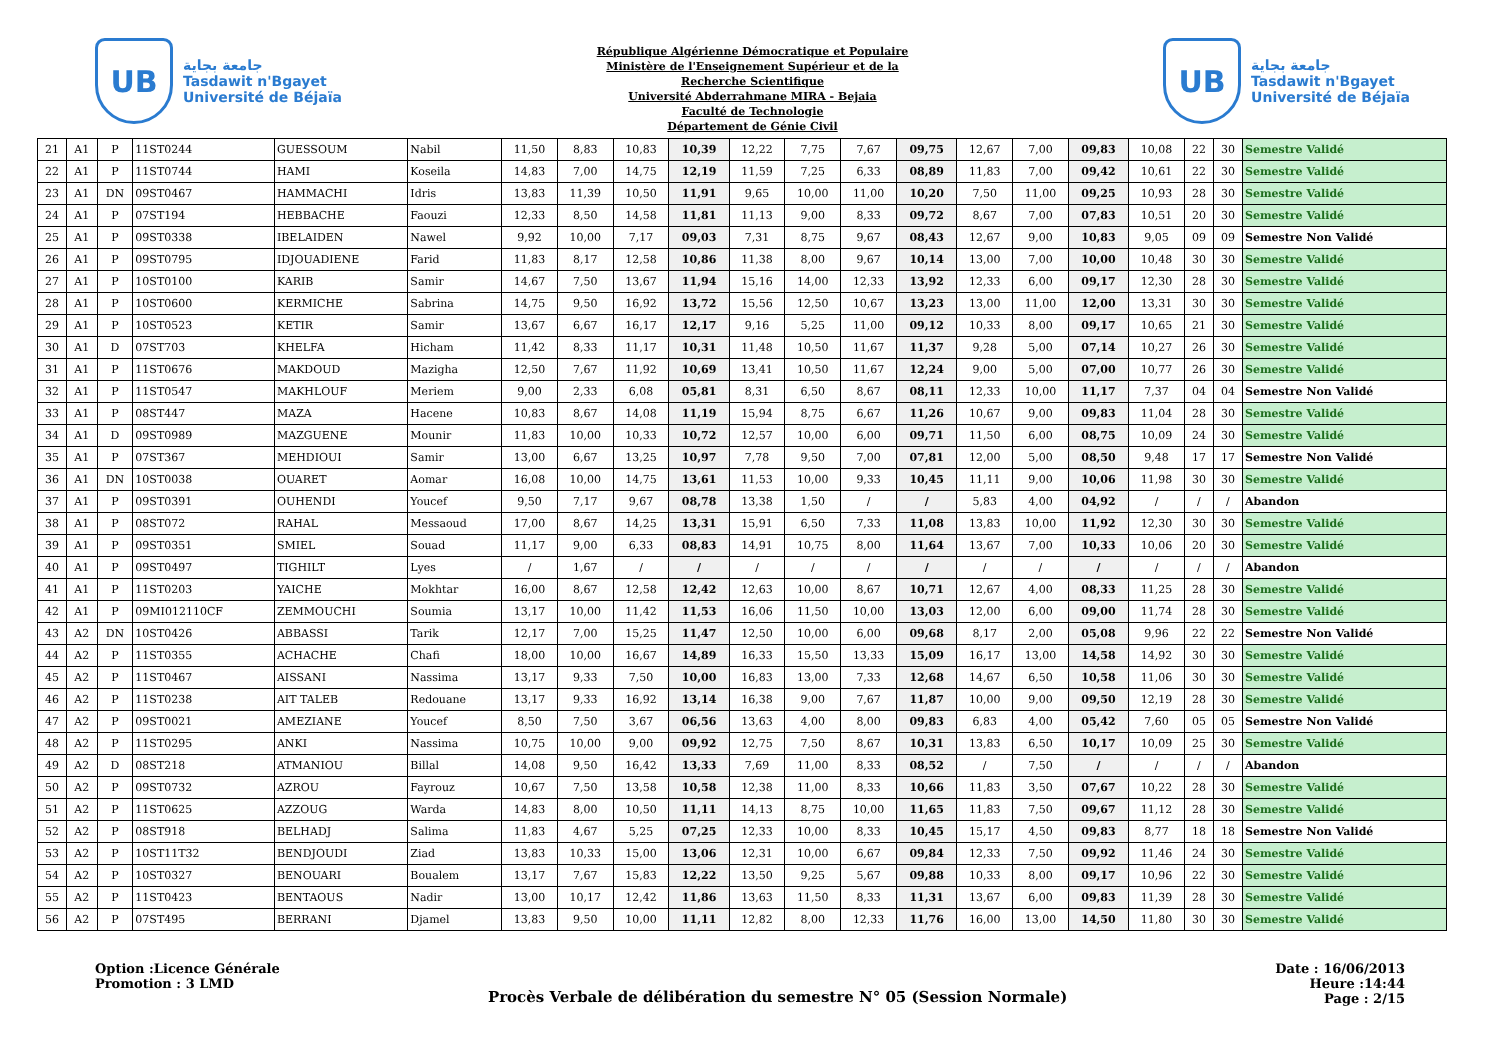UB
جامعة بجاية
Tasdawit n'Bgayet
Université de Béjaïa
République Algérienne Démocratique et Populaire
Ministère de l'Enseignement Supérieur et de la
Recherche Scientifique
Université Abderrahmane MIRA - Bejaia
Faculté de Technologie
Département de Génie Civil
UB
جامعة بجاية
Tasdawit n'Bgayet
Université de Béjaïa
| 21 | A1 | P | 11ST0244 | GUESSOUM | Nabil | 11,50 | 8,83 | 10,83 | 10,39 | 12,22 | 7,75 | 7,67 | 09,75 | 12,67 | 7,00 | 09,83 | 10,08 | 22 | 30 | Semestre Validé |
| 22 | A1 | P | 11ST0744 | HAMI | Koseila | 14,83 | 7,00 | 14,75 | 12,19 | 11,59 | 7,25 | 6,33 | 08,89 | 11,83 | 7,00 | 09,42 | 10,61 | 22 | 30 | Semestre Validé |
| 23 | A1 | DN | 09ST0467 | HAMMACHI | Idris | 13,83 | 11,39 | 10,50 | 11,91 | 9,65 | 10,00 | 11,00 | 10,20 | 7,50 | 11,00 | 09,25 | 10,93 | 28 | 30 | Semestre Validé |
| 24 | A1 | P | 07ST194 | HEBBACHE | Faouzi | 12,33 | 8,50 | 14,58 | 11,81 | 11,13 | 9,00 | 8,33 | 09,72 | 8,67 | 7,00 | 07,83 | 10,51 | 20 | 30 | Semestre Validé |
| 25 | A1 | P | 09ST0338 | IBELAIDEN | Nawel | 9,92 | 10,00 | 7,17 | 09,03 | 7,31 | 8,75 | 9,67 | 08,43 | 12,67 | 9,00 | 10,83 | 9,05 | 09 | 09 | Semestre Non Validé |
| 26 | A1 | P | 09ST0795 | IDJOUADIENE | Farid | 11,83 | 8,17 | 12,58 | 10,86 | 11,38 | 8,00 | 9,67 | 10,14 | 13,00 | 7,00 | 10,00 | 10,48 | 30 | 30 | Semestre Validé |
| 27 | A1 | P | 10ST0100 | KARIB | Samir | 14,67 | 7,50 | 13,67 | 11,94 | 15,16 | 14,00 | 12,33 | 13,92 | 12,33 | 6,00 | 09,17 | 12,30 | 28 | 30 | Semestre Validé |
| 28 | A1 | P | 10ST0600 | KERMICHE | Sabrina | 14,75 | 9,50 | 16,92 | 13,72 | 15,56 | 12,50 | 10,67 | 13,23 | 13,00 | 11,00 | 12,00 | 13,31 | 30 | 30 | Semestre Validé |
| 29 | A1 | P | 10ST0523 | KETIR | Samir | 13,67 | 6,67 | 16,17 | 12,17 | 9,16 | 5,25 | 11,00 | 09,12 | 10,33 | 8,00 | 09,17 | 10,65 | 21 | 30 | Semestre Validé |
| 30 | A1 | D | 07ST703 | KHELFA | Hicham | 11,42 | 8,33 | 11,17 | 10,31 | 11,48 | 10,50 | 11,67 | 11,37 | 9,28 | 5,00 | 07,14 | 10,27 | 26 | 30 | Semestre Validé |
| 31 | A1 | P | 11ST0676 | MAKDOUD | Mazigha | 12,50 | 7,67 | 11,92 | 10,69 | 13,41 | 10,50 | 11,67 | 12,24 | 9,00 | 5,00 | 07,00 | 10,77 | 26 | 30 | Semestre Validé |
| 32 | A1 | P | 11ST0547 | MAKHLOUF | Meriem | 9,00 | 2,33 | 6,08 | 05,81 | 8,31 | 6,50 | 8,67 | 08,11 | 12,33 | 10,00 | 11,17 | 7,37 | 04 | 04 | Semestre Non Validé |
| 33 | A1 | P | 08ST447 | MAZA | Hacene | 10,83 | 8,67 | 14,08 | 11,19 | 15,94 | 8,75 | 6,67 | 11,26 | 10,67 | 9,00 | 09,83 | 11,04 | 28 | 30 | Semestre Validé |
| 34 | A1 | D | 09ST0989 | MAZGUENE | Mounir | 11,83 | 10,00 | 10,33 | 10,72 | 12,57 | 10,00 | 6,00 | 09,71 | 11,50 | 6,00 | 08,75 | 10,09 | 24 | 30 | Semestre Validé |
| 35 | A1 | P | 07ST367 | MEHDIOUI | Samir | 13,00 | 6,67 | 13,25 | 10,97 | 7,78 | 9,50 | 7,00 | 07,81 | 12,00 | 5,00 | 08,50 | 9,48 | 17 | 17 | Semestre Non Validé |
| 36 | A1 | DN | 10ST0038 | OUARET | Aomar | 16,08 | 10,00 | 14,75 | 13,61 | 11,53 | 10,00 | 9,33 | 10,45 | 11,11 | 9,00 | 10,06 | 11,98 | 30 | 30 | Semestre Validé |
| 37 | A1 | P | 09ST0391 | OUHENDI | Youcef | 9,50 | 7,17 | 9,67 | 08,78 | 13,38 | 1,50 | / | / | 5,83 | 4,00 | 04,92 | / | / | / | Abandon |
| 38 | A1 | P | 08ST072 | RAHAL | Messaoud | 17,00 | 8,67 | 14,25 | 13,31 | 15,91 | 6,50 | 7,33 | 11,08 | 13,83 | 10,00 | 11,92 | 12,30 | 30 | 30 | Semestre Validé |
| 39 | A1 | P | 09ST0351 | SMIEL | Souad | 11,17 | 9,00 | 6,33 | 08,83 | 14,91 | 10,75 | 8,00 | 11,64 | 13,67 | 7,00 | 10,33 | 10,06 | 20 | 30 | Semestre Validé |
| 40 | A1 | P | 09ST0497 | TIGHILT | Lyes | / | 1,67 | / | / | / | / | / | / | / | / | / | / | / | / | Abandon |
| 41 | A1 | P | 11ST0203 | YAICHE | Mokhtar | 16,00 | 8,67 | 12,58 | 12,42 | 12,63 | 10,00 | 8,67 | 10,71 | 12,67 | 4,00 | 08,33 | 11,25 | 28 | 30 | Semestre Validé |
| 42 | A1 | P | 09MI012110CF | ZEMMOUCHI | Soumia | 13,17 | 10,00 | 11,42 | 11,53 | 16,06 | 11,50 | 10,00 | 13,03 | 12,00 | 6,00 | 09,00 | 11,74 | 28 | 30 | Semestre Validé |
| 43 | A2 | DN | 10ST0426 | ABBASSI | Tarik | 12,17 | 7,00 | 15,25 | 11,47 | 12,50 | 10,00 | 6,00 | 09,68 | 8,17 | 2,00 | 05,08 | 9,96 | 22 | 22 | Semestre Non Validé |
| 44 | A2 | P | 11ST0355 | ACHACHE | Chafi | 18,00 | 10,00 | 16,67 | 14,89 | 16,33 | 15,50 | 13,33 | 15,09 | 16,17 | 13,00 | 14,58 | 14,92 | 30 | 30 | Semestre Validé |
| 45 | A2 | P | 11ST0467 | AISSANI | Nassima | 13,17 | 9,33 | 7,50 | 10,00 | 16,83 | 13,00 | 7,33 | 12,68 | 14,67 | 6,50 | 10,58 | 11,06 | 30 | 30 | Semestre Validé |
| 46 | A2 | P | 11ST0238 | AIT TALEB | Redouane | 13,17 | 9,33 | 16,92 | 13,14 | 16,38 | 9,00 | 7,67 | 11,87 | 10,00 | 9,00 | 09,50 | 12,19 | 28 | 30 | Semestre Validé |
| 47 | A2 | P | 09ST0021 | AMEZIANE | Youcef | 8,50 | 7,50 | 3,67 | 06,56 | 13,63 | 4,00 | 8,00 | 09,83 | 6,83 | 4,00 | 05,42 | 7,60 | 05 | 05 | Semestre Non Validé |
| 48 | A2 | P | 11ST0295 | ANKI | Nassima | 10,75 | 10,00 | 9,00 | 09,92 | 12,75 | 7,50 | 8,67 | 10,31 | 13,83 | 6,50 | 10,17 | 10,09 | 25 | 30 | Semestre Validé |
| 49 | A2 | D | 08ST218 | ATMANIOU | Billal | 14,08 | 9,50 | 16,42 | 13,33 | 7,69 | 11,00 | 8,33 | 08,52 | / | 7,50 | / | / | / | / | Abandon |
| 50 | A2 | P | 09ST0732 | AZROU | Fayrouz | 10,67 | 7,50 | 13,58 | 10,58 | 12,38 | 11,00 | 8,33 | 10,66 | 11,83 | 3,50 | 07,67 | 10,22 | 28 | 30 | Semestre Validé |
| 51 | A2 | P | 11ST0625 | AZZOUG | Warda | 14,83 | 8,00 | 10,50 | 11,11 | 14,13 | 8,75 | 10,00 | 11,65 | 11,83 | 7,50 | 09,67 | 11,12 | 28 | 30 | Semestre Validé |
| 52 | A2 | P | 08ST918 | BELHADJ | Salima | 11,83 | 4,67 | 5,25 | 07,25 | 12,33 | 10,00 | 8,33 | 10,45 | 15,17 | 4,50 | 09,83 | 8,77 | 18 | 18 | Semestre Non Validé |
| 53 | A2 | P | 10ST11T32 | BENDJOUDI | Ziad | 13,83 | 10,33 | 15,00 | 13,06 | 12,31 | 10,00 | 6,67 | 09,84 | 12,33 | 7,50 | 09,92 | 11,46 | 24 | 30 | Semestre Validé |
| 54 | A2 | P | 10ST0327 | BENOUARI | Boualem | 13,17 | 7,67 | 15,83 | 12,22 | 13,50 | 9,25 | 5,67 | 09,88 | 10,33 | 8,00 | 09,17 | 10,96 | 22 | 30 | Semestre Validé |
| 55 | A2 | P | 11ST0423 | BENTAOUS | Nadir | 13,00 | 10,17 | 12,42 | 11,86 | 13,63 | 11,50 | 8,33 | 11,31 | 13,67 | 6,00 | 09,83 | 11,39 | 28 | 30 | Semestre Validé |
| 56 | A2 | P | 07ST495 | BERRANI | Djamel | 13,83 | 9,50 | 10,00 | 11,11 | 12,82 | 8,00 | 12,33 | 11,76 | 16,00 | 13,00 | 14,50 | 11,80 | 30 | 30 | Semestre Validé |
Option :Licence Générale
Promotion : 3 LMD
Procès Verbale de délibération du semestre N° 05 (Session Normale)
Date : 16/06/2013
Heure :14:44
Page : 2/15